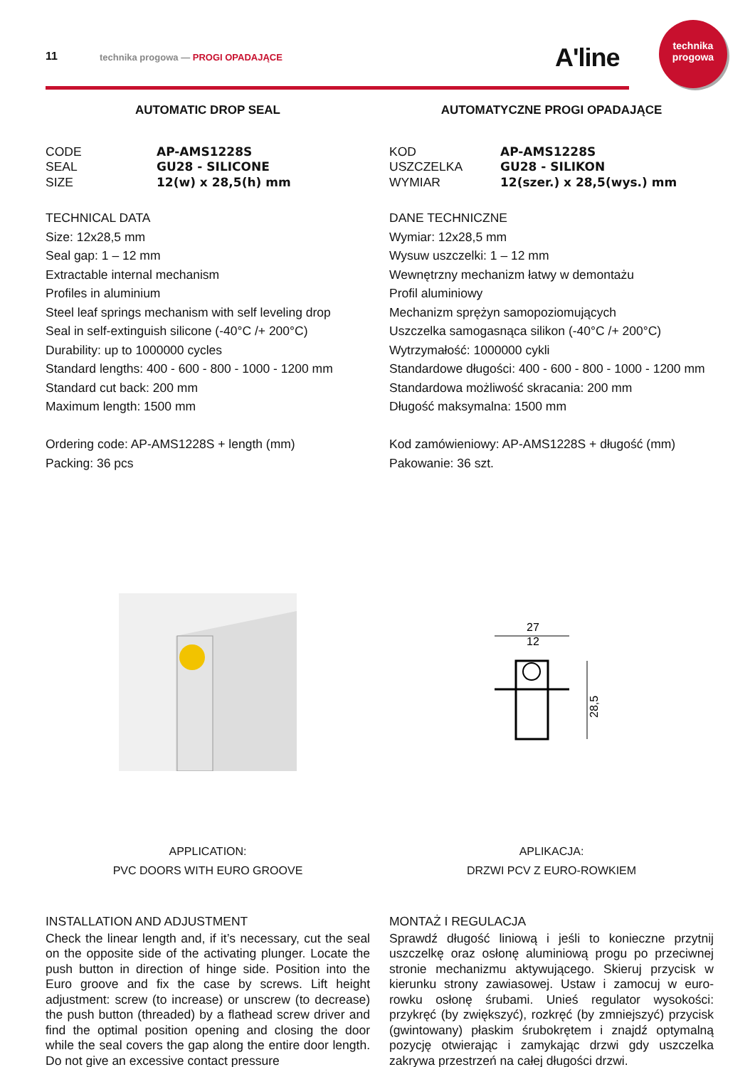11 technika progowa — PROGI OPADAJĄCE A'line
technika
progowa
AUTOMATIC DROP SEAL
CODE AP-AMS1228S SEAL GU28 - SILICONE SIZE 12(w) x 28,5(h) mm
TECHNICAL DATA
Size: 12x28,5 mm
Seal gap: 1 – 12 mm
Extractable internal mechanism
Profiles in aluminium
Steel leaf springs mechanism with self leveling drop
Seal in self-extinguish silicone (-40°C /+ 200°C)
Durability: up to 1000000 cycles
Standard lengths: 400 - 600 - 800 - 1000 - 1200 mm
Standard cut back: 200 mm
Maximum length: 1500 mm
Ordering code: AP-AMS1228S + length (mm)
Packing: 36 pcs
APPLICATION:
PVC DOORS WITH EURO GROOVE
INSTALLATION AND ADJUSTMENT
Check the linear length and, if it’s necessary, cut the seal on the opposite side of the activating plunger. Locate the push button in direction of hinge side. Position into the Euro groove and fix the case by screws. Lift height adjustment: screw (to increase) or unscrew (to decrease) the push button (threaded) by a flathead screw driver and find the optimal position opening and closing the door while the seal covers the gap along the entire door length. Do not give an excessive contact pressure
AUTOMATYCZNE PROGI OPADAJĄCE
KOD AP-AMS1228S USZCZELKA GU28 - SILIKON WYMIAR 12(szer.) x 28,5(wys.) mm
DANE TECHNICZNE
Wymiar: 12x28,5 mm
Wysuw uszczelki: 1 – 12 mm
Wewnętrzny mechanizm łatwy w demontażu
Profil aluminiowy
Mechanizm sprężyn samopoziomujących
Uszczelka samogasnąca silikon (-40°C /+ 200°C)
Wytrzymałość: 1000000 cykli
Standardowe długości: 400 - 600 - 800 - 1000 - 1200 mm
Standardowa możliwość skracania: 200 mm
Długość maksymalna: 1500 mm
Kod zamówieniowy: AP-AMS1228S + długość (mm)
Pakowanie: 36 szt.
27
12
28,5
APLIKACJA:
DRZWI PCV Z EURO-ROWKIEM
MONTAŻ I REGULACJA
Sprawdź długość liniową i jeśli to konieczne przytnij uszczelkę oraz osłonę aluminiową progu po przeciwnej stronie mechanizmu aktywującego. Skieruj przycisk w kierunku strony zawiasowej. Ustaw i zamocuj w euro-rowku osłonę śrubami. Unieś regulator wysokości: przykręć (by zwiększyć), rozkręć (by zmniejszyć) przycisk (gwintowany) płaskim śrubokrętem i znajdź optymalną pozycję otwierając i zamykając drzwi gdy uszczelka zakrywa przestrzeń na całej długości drzwi.